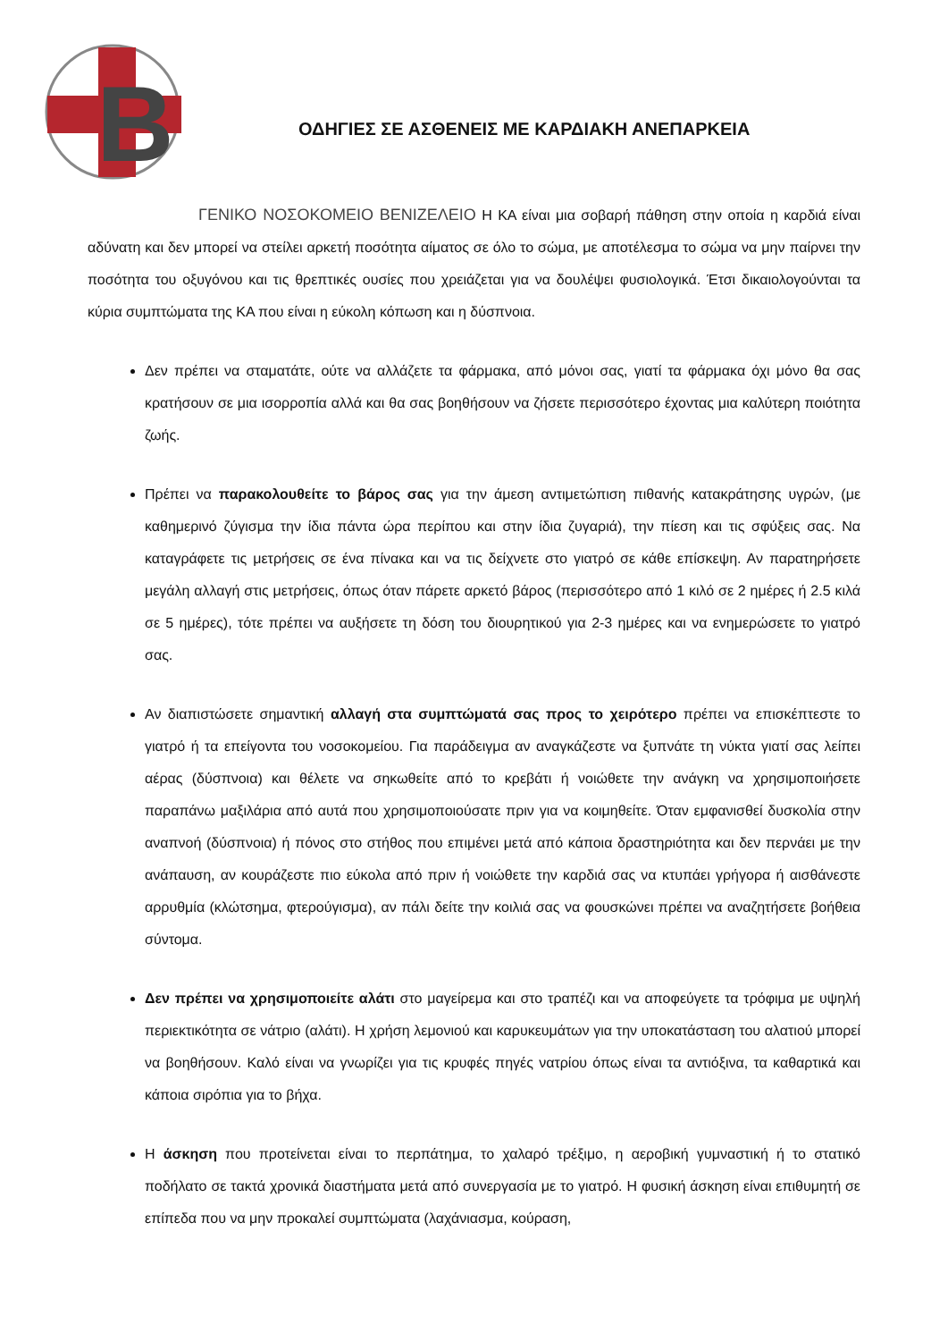B
ΟΔΗΓΙΕΣ ΣΕ ΑΣΘΕΝΕΙΣ ΜΕ ΚΑΡΔΙΑΚΗ ΑΝΕΠΑΡΚΕΙΑ
ΓΕΝΙΚΟ ΝΟΣΟΚΟΜΕΙΟ ΒΕΝΙΖΕΛΕΙΟ Η ΚΑ είναι μια σοβαρή πάθηση στην οποία η καρδιά είναι αδύνατη και δεν μπορεί να στείλει αρκετή ποσότητα αίματος σε όλο το σώμα, με αποτέλεσμα το σώμα να μην παίρνει την ποσότητα του οξυγόνου και τις θρεπτικές ουσίες που χρειάζεται για να δουλέψει φυσιολογικά. Έτσι δικαιολογούνται τα κύρια συμπτώματα της ΚΑ που είναι η εύκολη κόπωση και η δύσπνοια.
Δεν πρέπει να σταματάτε, ούτε να αλλάζετε τα φάρμακα, από μόνοι σας, γιατί τα φάρμακα όχι μόνο θα σας κρατήσουν σε μια ισορροπία αλλά και θα σας βοηθήσουν να ζήσετε περισσότερο έχοντας μια καλύτερη ποιότητα ζωής.
Πρέπει να παρακολουθείτε το βάρος σας για την άμεση αντιμετώπιση πιθανής κατακράτησης υγρών, (με καθημερινό ζύγισμα την ίδια πάντα ώρα περίπου και στην ίδια ζυγαριά), την πίεση και τις σφύξεις σας. Να καταγράφετε τις μετρήσεις σε ένα πίνακα και να τις δείχνετε στο γιατρό σε κάθε επίσκεψη. Αν παρατηρήσετε μεγάλη αλλαγή στις μετρήσεις, όπως όταν πάρετε αρκετό βάρος (περισσότερο από 1 κιλό σε 2 ημέρες ή 2.5 κιλά σε 5 ημέρες), τότε πρέπει να αυξήσετε τη δόση του διουρητικού για 2-3 ημέρες και να ενημερώσετε το γιατρό σας.
Αν διαπιστώσετε σημαντική αλλαγή στα συμπτώματά σας προς το χειρότερο πρέπει να επισκέπτεστε το γιατρό ή τα επείγοντα του νοσοκομείου. Για παράδειγμα αν αναγκάζεστε να ξυπνάτε τη νύκτα γιατί σας λείπει αέρας (δύσπνοια) και θέλετε να σηκωθείτε από το κρεβάτι ή νοιώθετε την ανάγκη να χρησιμοποιήσετε παραπάνω μαξιλάρια από αυτά που χρησιμοποιούσατε πριν για να κοιμηθείτε. Όταν εμφανισθεί δυσκολία στην αναπνοή (δύσπνοια) ή πόνος στο στήθος που επιμένει μετά από κάποια δραστηριότητα και δεν περνάει με την ανάπαυση, αν κουράζεστε πιο εύκολα από πριν ή νοιώθετε την καρδιά σας να κτυπάει γρήγορα ή αισθάνεστε αρρυθμία (κλώτσημα, φτερούγισμα), αν πάλι δείτε την κοιλιά σας να φουσκώνει πρέπει να αναζητήσετε βοήθεια σύντομα.
Δεν πρέπει να χρησιμοποιείτε αλάτι στο μαγείρεμα και στο τραπέζι και να αποφεύγετε τα τρόφιμα με υψηλή περιεκτικότητα σε νάτριο (αλάτι). Η χρήση λεμονιού και καρυκευμάτων για την υποκατάσταση του αλατιού μπορεί να βοηθήσουν. Καλό είναι να γνωρίζει για τις κρυφές πηγές νατρίου όπως είναι τα αντιόξινα, τα καθαρτικά και κάποια σιρόπια για το βήχα.
Η άσκηση που προτείνεται είναι το περπάτημα, το χαλαρό τρέξιμο, η αεροβική γυμναστική ή το στατικό ποδήλατο σε τακτά χρονικά διαστήματα μετά από συνεργασία με το γιατρό. Η φυσική άσκηση είναι επιθυμητή σε επίπεδα που να μην προκαλεί συμπτώματα (λαχάνιασμα, κούραση,